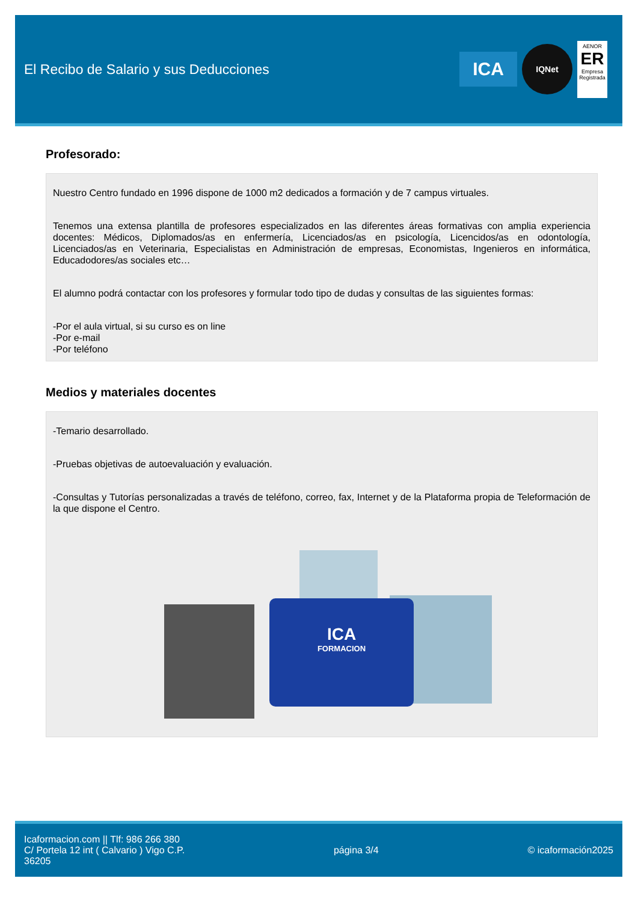El Recibo de Salario y sus Deducciones
ICA
IQNet
AENOR
ER
Empresa Registrada
Profesorado:
Nuestro Centro fundado en 1996 dispone de 1000 m2 dedicados a formación y de 7 campus virtuales.
Tenemos una extensa plantilla de profesores especializados en las diferentes áreas formativas con amplia experiencia docentes: Médicos, Diplomados/as en enfermería, Licenciados/as en psicología, Licencidos/as en odontología, Licenciados/as en Veterinaria, Especialistas en Administración de empresas, Economistas, Ingenieros en informática, Educadodores/as sociales etc…
El alumno podrá contactar con los profesores y formular todo tipo de dudas y consultas de las siguientes formas:
-Por el aula virtual, si su curso es on line
-Por e-mail
-Por teléfono
Medios y materiales docentes
-Temario desarrollado.
-Pruebas objetivas de autoevaluación y evaluación.
-Consultas y Tutorías personalizadas a través de teléfono, correo, fax, Internet y de la Plataforma propia de Teleformación de la que dispone el Centro.
ICA
FORMACION
Icaformacion.com || Tlf: 986 266 380
C/ Portela 12 int ( Calvario ) Vigo C.P.
36205
página 3/4 © icaformación2025